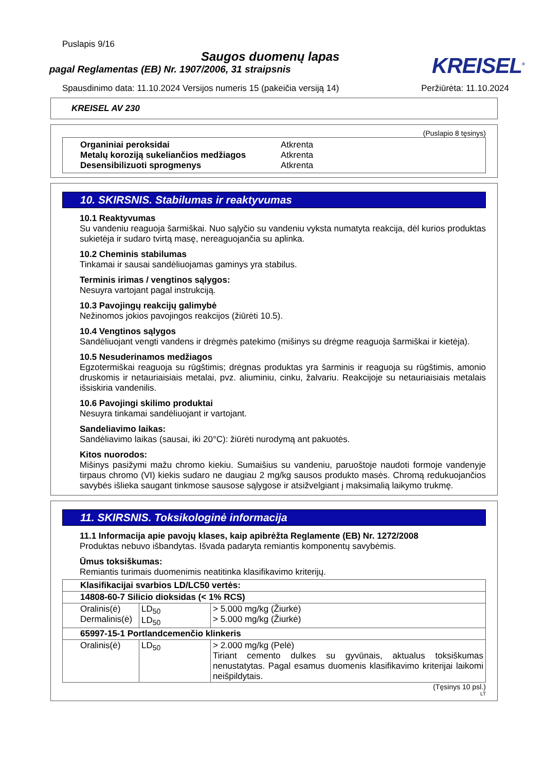Puslapis 9/16
Saugos duomenų lapas
pagal Reglamentas (EB) Nr. 1907/2006, 31 straipsnis
KREISEL<sup>®</sup>
Spausdinimo data: 11.10.2024 Versijos numeris 15 (pakeičia versiją 14) Peržiūrėta: 11.10.2024
KREISEL AV 230
(Puslapio 8 tęsinys)
Organiniai peroksidai Atkrenta
Metalų koroziją sukeliančios medžiagos Atkrenta
Desensibilizuoti sprogmenys Atkrenta
10. SKIRSNIS. Stabilumas ir reaktyvumas
10.1 Reaktyvumas
Su vandeniu reaguoja šarmiškai. Nuo sąlyčio su vandeniu vyksta numatyta reakcija, dėl kurios produktas sukietėja ir sudaro tvirtą masę, nereaguojančia su aplinka.
10.2 Cheminis stabilumas
Tinkamai ir sausai sandėliuojamas gaminys yra stabilus.
Terminis irimas / vengtinos sąlygos:
Nesuyra vartojant pagal instrukciją.
10.3 Pavojingų reakcijų galimybė
Nežinomos jokios pavojingos reakcijos (žiūrėti 10.5).
10.4 Vengtinos sąlygos
Sandėliuojant vengti vandens ir drėgmės patekimo (mišinys su drėgme reaguoja šarmiškai ir kietėja).
10.5 Nesuderinamos medžiagos
Egzotermiškai reaguoja su rūgštimis; drėgnas produktas yra šarminis ir reaguoja su rūgštimis, amonio druskomis ir netauriaisiais metalai, pvz. aliuminiu, cinku, žalvariu. Reakcijoje su netauriaisiais metalais išsiskiria vandenilis.
10.6 Pavojingi skilimo produktai
Nesuyra tinkamai sandėliuojant ir vartojant.
Sandeliavimo laikas:
Sandėliavimo laikas (sausai, iki 20°C): žiūrėti nurodymą ant pakuotės.
Kitos nuorodos:
Mišinys pasižymi mažu chromo kiekiu. Sumaišius su vandeniu, paruoštoje naudoti formoje vandenyje tirpaus chromo (VI) kiekis sudaro ne daugiau 2 mg/kg sausos produkto masės. Chromą redukuojančios savybės išlieka saugant tinkmose sausose sąlygose ir atsižvelgiant į maksimalią laikymo trukmę.
11. SKIRSNIS. Toksikologinė informacija
11.1 Informacija apie pavojų klases, kaip apibrėžta Reglamente (EB) Nr. 1272/2008
Produktas nebuvo išbandytas. Išvada padaryta remiantis komponentų savybėmis.
Ūmus toksiškumas:
Remiantis turimais duomenimis neatitinka klasifikavimo kriterijų.
| Klasifikacijai svarbios LD/LC50 vertės: | | |
| 14808-60-7 Silicio dioksidas (< 1% RCS) | | |
| Oralinis(ė) Dermalinis(ė) | LD<sub>50</sub> LD<sub>50</sub> | > 5.000 mg/kg (Žiurkė) > 5.000 mg/kg (Žiurkė) |
| 65997-15-1 Portlandcemenčio klinkeris | | |
| Oralinis(ė) | LD<sub>50</sub> | > 2.000 mg/kg (Pelė) Tiriant cemento dulkes su gyvūnais, aktualus toksiškumas nenustatytas. Pagal esamus duomenis klasifikavimo kriterijai laikomi neišpildytais. |
(Tęsinys 10 psl.)
LT